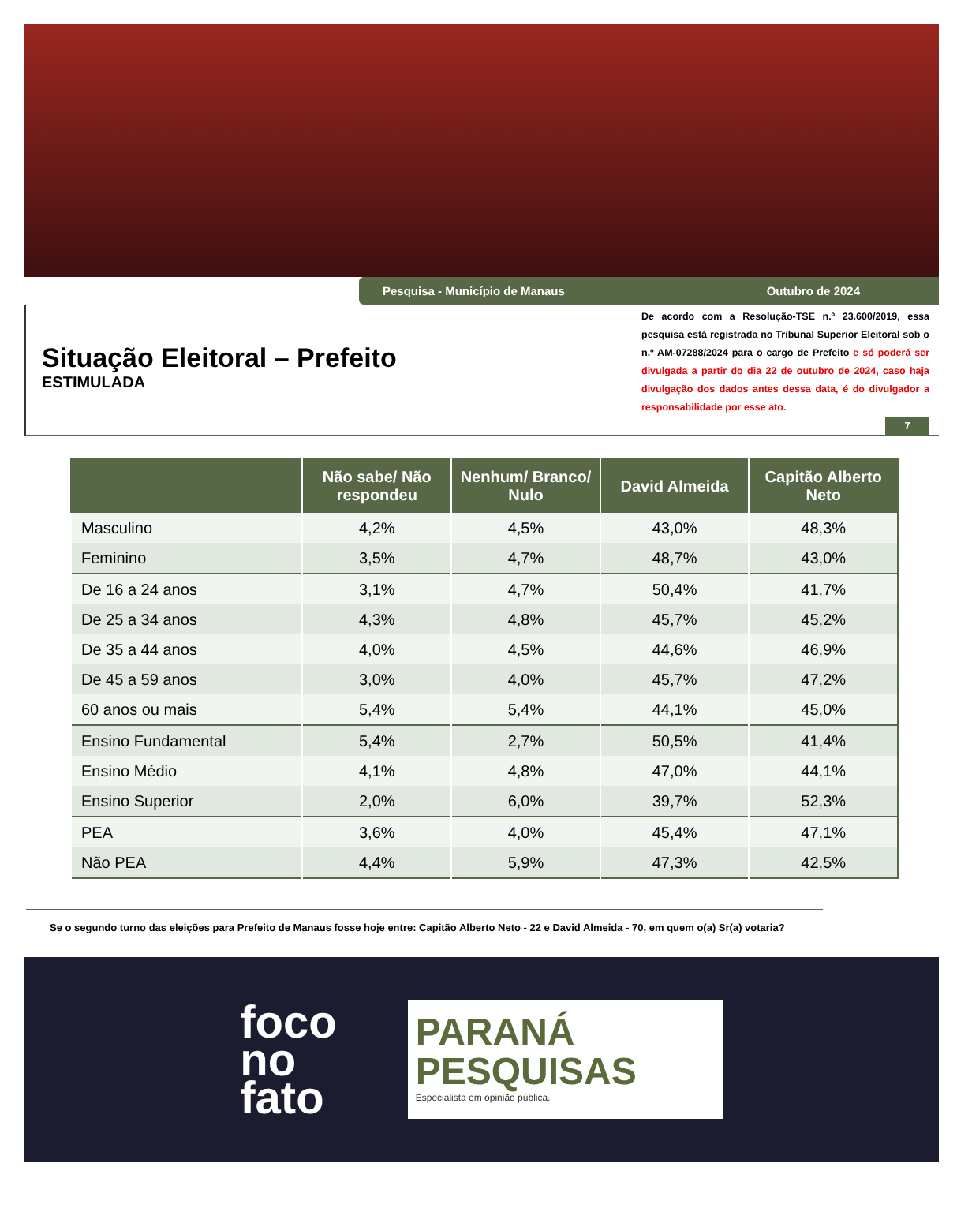Pesquisa - Município de Manaus Outubro de 2024
Situação Eleitoral – Prefeito
ESTIMULADA
De acordo com a Resolução-TSE n.º 23.600/2019, essa pesquisa está registrada no Tribunal Superior Eleitoral sob o n.º AM-07288/2024 para o cargo de Prefeito e só poderá ser divulgada a partir do dia 22 de outubro de 2024, caso haja divulgação dos dados antes dessa data, é do divulgador a responsabilidade por esse ato.
7
| | Não sabe/ Não respondeu | Nenhum/ Branco/ Nulo | David Almeida | Capitão Alberto Neto |
| --- | --- | --- | --- | --- |
| Masculino | 4,2% | 4,5% | 43,0% | 48,3% |
| Feminino | 3,5% | 4,7% | 48,7% | 43,0% |
| De 16 a 24 anos | 3,1% | 4,7% | 50,4% | 41,7% |
| De 25 a 34 anos | 4,3% | 4,8% | 45,7% | 45,2% |
| De 35 a 44 anos | 4,0% | 4,5% | 44,6% | 46,9% |
| De 45 a 59 anos | 3,0% | 4,0% | 45,7% | 47,2% |
| 60 anos ou mais | 5,4% | 5,4% | 44,1% | 45,0% |
| Ensino Fundamental | 5,4% | 2,7% | 50,5% | 41,4% |
| Ensino Médio | 4,1% | 4,8% | 47,0% | 44,1% |
| Ensino Superior | 2,0% | 6,0% | 39,7% | 52,3% |
| PEA | 3,6% | 4,0% | 45,4% | 47,1% |
| Não PEA | 4,4% | 5,9% | 47,3% | 42,5% |
Se o segundo turno das eleições para Prefeito de Manaus fosse hoje entre: Capitão Alberto Neto - 22 e David Almeida - 70, em quem o(a) Sr(a) votaria?
foco
no
fato
PARANÁ
PESQUISAS
Especialista em opinião pública.